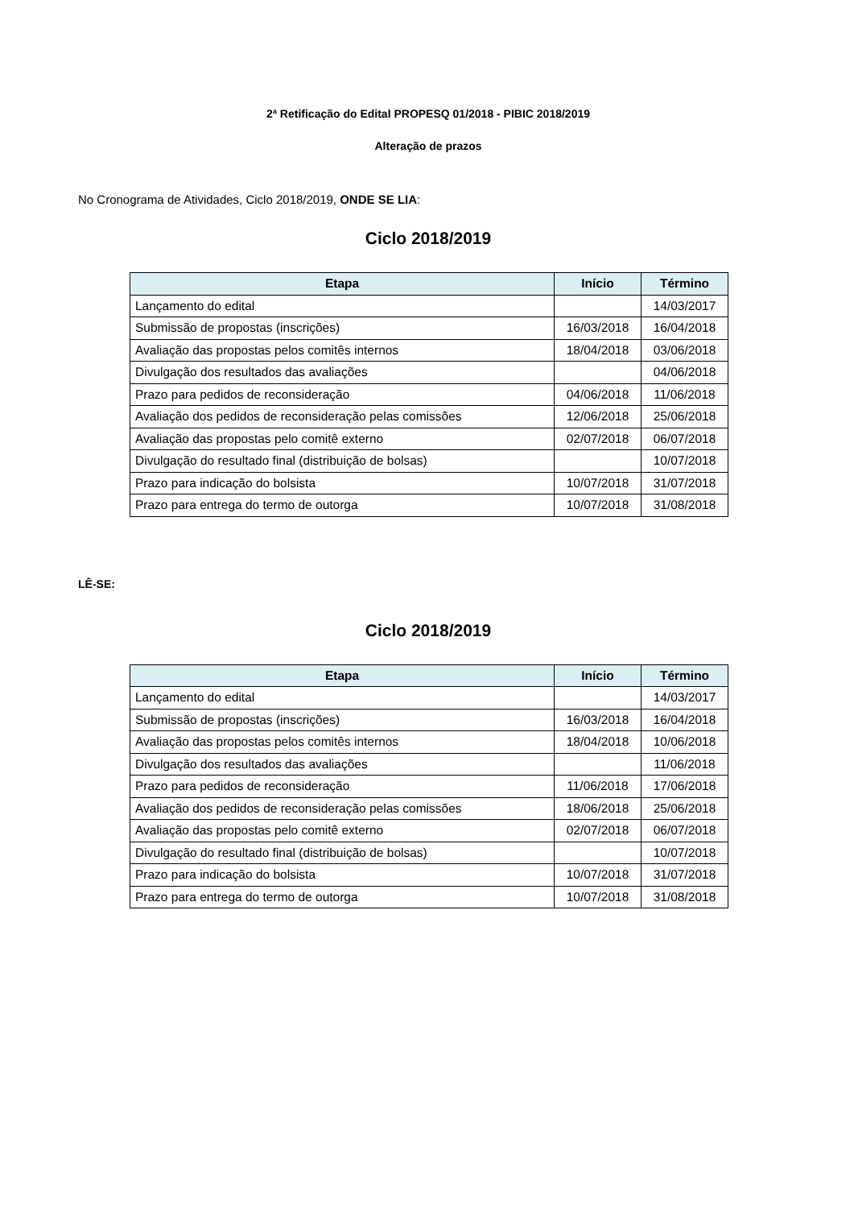2ª Retificação do Edital PROPESQ 01/2018 - PIBIC 2018/2019
Alteração de prazos
No Cronograma de Atividades, Ciclo 2018/2019, ONDE SE LIA:
Ciclo 2018/2019
| Etapa | Início | Término |
| --- | --- | --- |
| Lançamento do edital | | 14/03/2017 |
| Submissão de propostas (inscrições) | 16/03/2018 | 16/04/2018 |
| Avaliação das propostas pelos comitês internos | 18/04/2018 | 03/06/2018 |
| Divulgação dos resultados das avaliações | | 04/06/2018 |
| Prazo para pedidos de reconsideração | 04/06/2018 | 11/06/2018 |
| Avaliação dos pedidos de reconsideração pelas comissões | 12/06/2018 | 25/06/2018 |
| Avaliação das propostas pelo comitê externo | 02/07/2018 | 06/07/2018 |
| Divulgação do resultado final (distribuição de bolsas) | | 10/07/2018 |
| Prazo para indicação do bolsista | 10/07/2018 | 31/07/2018 |
| Prazo para entrega do termo de outorga | 10/07/2018 | 31/08/2018 |
LÊ-SE:
Ciclo 2018/2019
| Etapa | Início | Término |
| --- | --- | --- |
| Lançamento do edital | | 14/03/2017 |
| Submissão de propostas (inscrições) | 16/03/2018 | 16/04/2018 |
| Avaliação das propostas pelos comitês internos | 18/04/2018 | 10/06/2018 |
| Divulgação dos resultados das avaliações | | 11/06/2018 |
| Prazo para pedidos de reconsideração | 11/06/2018 | 17/06/2018 |
| Avaliação dos pedidos de reconsideração pelas comissões | 18/06/2018 | 25/06/2018 |
| Avaliação das propostas pelo comitê externo | 02/07/2018 | 06/07/2018 |
| Divulgação do resultado final (distribuição de bolsas) | | 10/07/2018 |
| Prazo para indicação do bolsista | 10/07/2018 | 31/07/2018 |
| Prazo para entrega do termo de outorga | 10/07/2018 | 31/08/2018 |